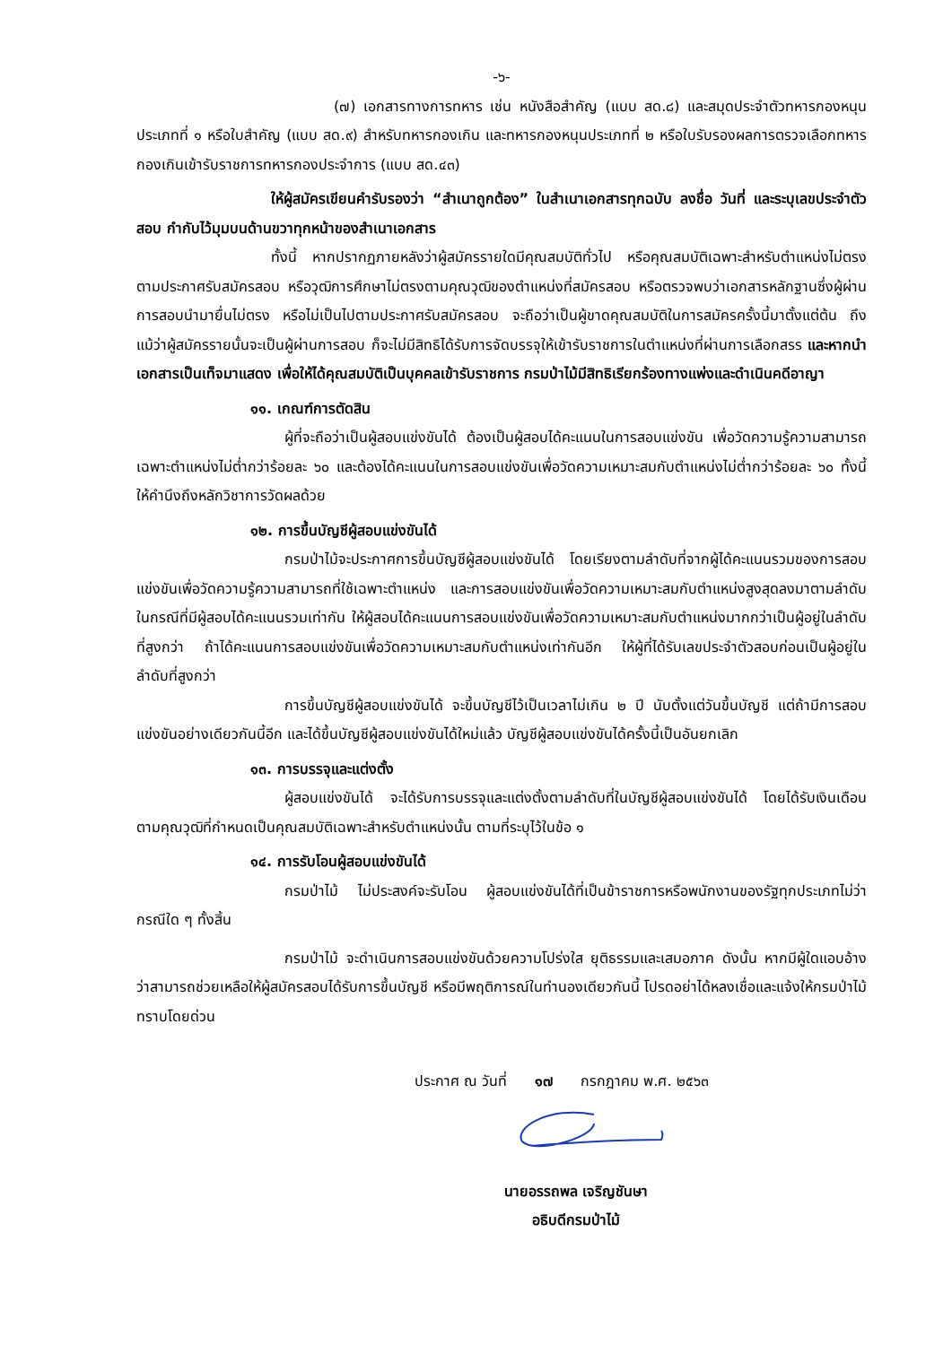-๖-
(๗) เอกสารทางการทหาร เช่น หนังสือสำคัญ (แบบ สด.๘) และสมุดประจำตัวทหารกองหนุนประเภทที่ ๑ หรือใบสำคัญ (แบบ สด.๙) สำหรับทหารกองเกิน และทหารกองหนุนประเภทที่ ๒ หรือใบรับรองผลการตรวจเลือกทหารกองเกินเข้ารับราชการทหารกองประจำการ (แบบ สด.๔๓)
ให้ผู้สมัครเขียนคำรับรองว่า “สำเนาถูกต้อง” ในสำเนาเอกสารทุกฉบับ ลงชื่อ วันที่ และระบุเลขประจำตัวสอบ กำกับไว้มุมบนด้านขวาทุกหน้าของสำเนาเอกสาร
ทั้งนี้ หากปรากฏภายหลังว่าผู้สมัครรายใดมีคุณสมบัติทั่วไป หรือคุณสมบัติเฉพาะสำหรับตำแหน่งไม่ตรงตามประกาศรับสมัครสอบ หรือวุฒิการศึกษาไม่ตรงตามคุณวุฒิของตำแหน่งที่สมัครสอบ หรือตรวจพบว่าเอกสารหลักฐานซึ่งผู้ผ่านการสอบนำมายื่นไม่ตรง หรือไม่เป็นไปตามประกาศรับสมัครสอบ จะถือว่าเป็นผู้ขาดคุณสมบัติในการสมัครครั้งนี้มาตั้งแต่ต้น ถึงแม้ว่าผู้สมัครรายนั้นจะเป็นผู้ผ่านการสอบ ก็จะไม่มีสิทธิได้รับการจัดบรรจุให้เข้ารับราชการในตำแหน่งที่ผ่านการเลือกสรร และหากนำเอกสารเป็นเท็จมาแสดง เพื่อให้ได้คุณสมบัติเป็นบุคคลเข้ารับราชการ กรมป่าไม้มีสิทธิเรียกร้องทางแพ่งและดำเนินคดีอาญา
๑๑. เกณฑ์การตัดสิน
ผู้ที่จะถือว่าเป็นผู้สอบแข่งขันได้ ต้องเป็นผู้สอบได้คะแนนในการสอบแข่งขัน เพื่อวัดความรู้ความสามารถเฉพาะตำแหน่งไม่ต่ำกว่าร้อยละ ๖๐ และต้องได้คะแนนในการสอบแข่งขันเพื่อวัดความเหมาะสมกับตำแหน่งไม่ต่ำกว่าร้อยละ ๖๐ ทั้งนี้ ให้คำนึงถึงหลักวิชาการวัดผลด้วย
๑๒. การขึ้นบัญชีผู้สอบแข่งขันได้
กรมป่าไม้จะประกาศการขึ้นบัญชีผู้สอบแข่งขันได้ โดยเรียงตามลำดับที่จากผู้ได้คะแนนรวมของการสอบแข่งขันเพื่อวัดความรู้ความสามารถที่ใช้เฉพาะตำแหน่ง และการสอบแข่งขันเพื่อวัดความเหมาะสมกับตำแหน่งสูงสุดลงมาตามลำดับ ในกรณีที่มีผู้สอบได้คะแนนรวมเท่ากัน ให้ผู้สอบได้คะแนนการสอบแข่งขันเพื่อวัดความเหมาะสมกับตำแหน่งมากกว่าเป็นผู้อยู่ในลำดับที่สูงกว่า ถ้าได้คะแนนการสอบแข่งขันเพื่อวัดความเหมาะสมกับตำแหน่งเท่ากันอีก ให้ผู้ที่ได้รับเลขประจำตัวสอบก่อนเป็นผู้อยู่ในลำดับที่สูงกว่า
การขึ้นบัญชีผู้สอบแข่งขันได้ จะขึ้นบัญชีไว้เป็นเวลาไม่เกิน ๒ ปี นับตั้งแต่วันขึ้นบัญชี แต่ถ้ามีการสอบแข่งขันอย่างเดียวกันนี้อีก และได้ขึ้นบัญชีผู้สอบแข่งขันได้ใหม่แล้ว บัญชีผู้สอบแข่งขันได้ครั้งนี้เป็นอันยกเลิก
๑๓. การบรรจุและแต่งตั้ง
ผู้สอบแข่งขันได้ จะได้รับการบรรจุและแต่งตั้งตามลำดับที่ในบัญชีผู้สอบแข่งขันได้ โดยได้รับเงินเดือนตามคุณวุฒิที่กำหนดเป็นคุณสมบัติเฉพาะสำหรับตำแหน่งนั้น ตามที่ระบุไว้ในข้อ ๑
๑๔. การรับโอนผู้สอบแข่งขันได้
กรมป่าไม้ ไม่ประสงค์จะรับโอน ผู้สอบแข่งขันได้ที่เป็นข้าราชการหรือพนักงานของรัฐทุกประเภทไม่ว่ากรณีใด ๆ ทั้งสิ้น
กรมป่าไม้ จะดำเนินการสอบแข่งขันด้วยความโปร่งใส ยุติธรรมและเสมอภาค ดังนั้น หากมีผู้ใดแอบอ้างว่าสามารถช่วยเหลือให้ผู้สมัครสอบได้รับการขึ้นบัญชี หรือมีพฤติการณ์ในทำนองเดียวกันนี้ โปรดอย่าได้หลงเชื่อและแจ้งให้กรมป่าไม้ทราบโดยด่วน
ประกาศ ณ วันที่ ๑๗ กรกฎาคม พ.ศ. ๒๕๖๓
นายอรรถพล เจริญชันษา
อธิบดีกรมป่าไม้